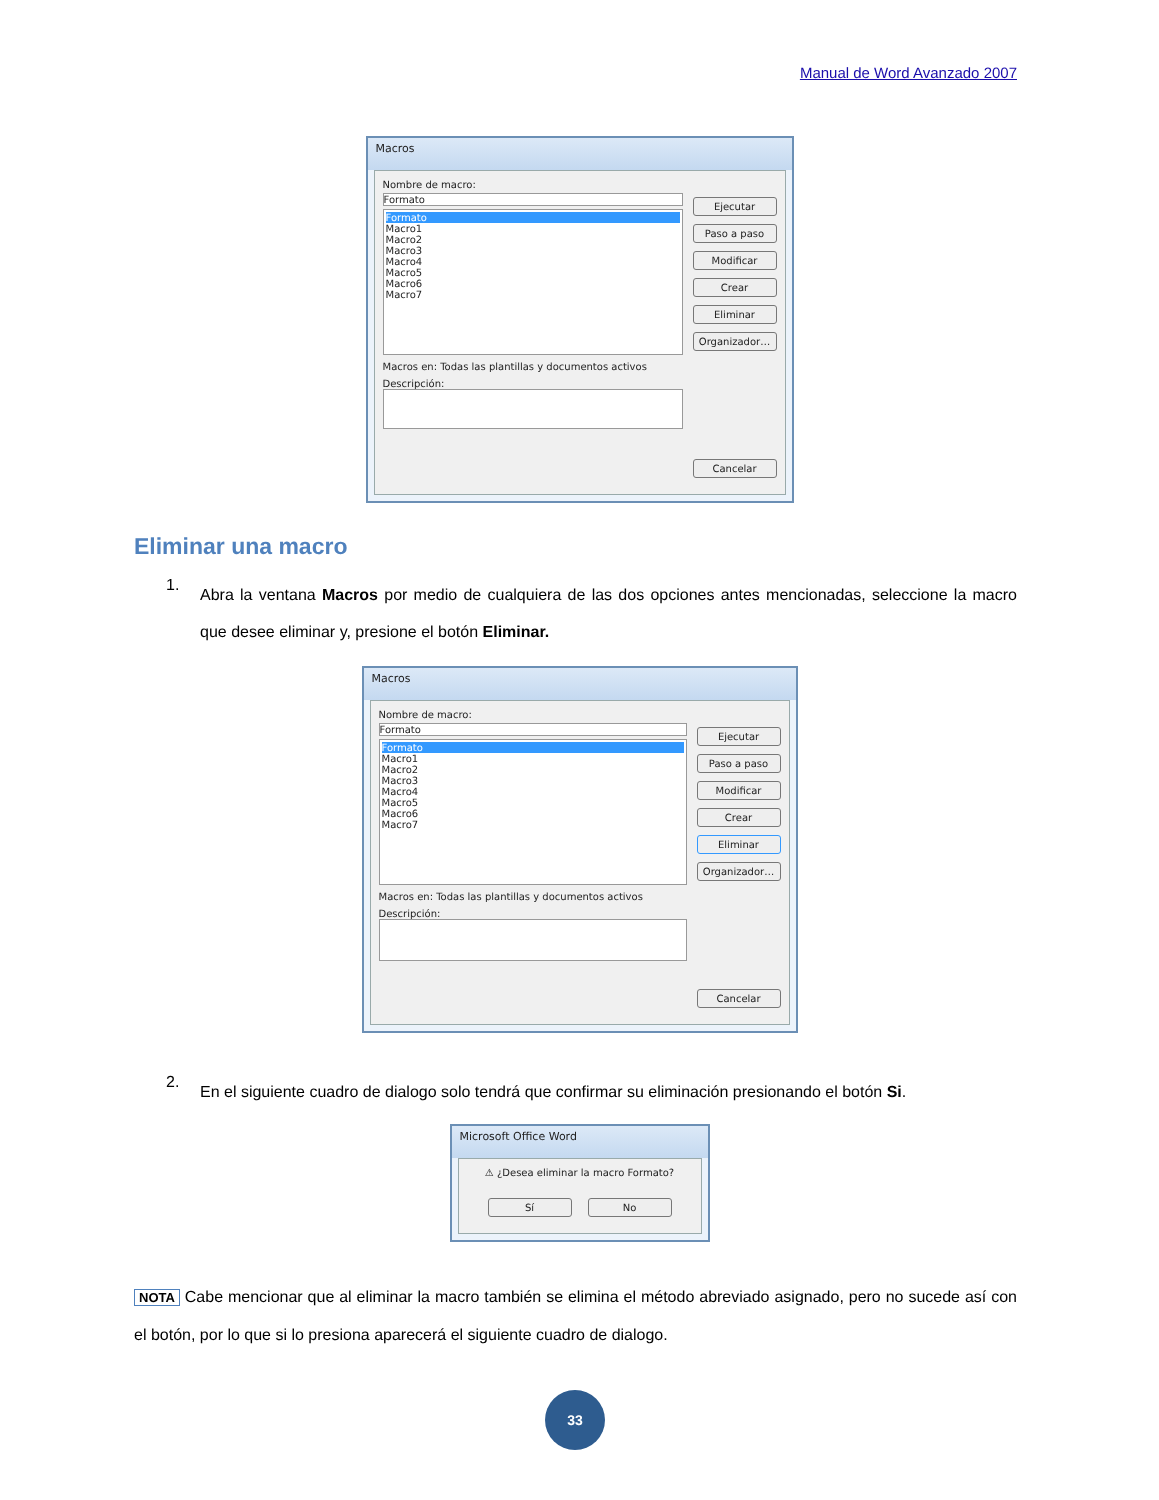Manual de Word Avanzado 2007
Macros
Nombre de macro:
Formato
Formato
Macro1
Macro2
Macro3
Macro4
Macro5
Macro6
Macro7
Macros en: Todas las plantillas y documentos activos
Descripción:
Ejecutar
Paso a paso
Modificar
Crear
Eliminar
Organizador…
Cancelar
Eliminar una macro
1.
Abra la ventana Macros por medio de cualquiera de las dos opciones antes mencionadas, seleccione la macro que desee eliminar y, presione el botón Eliminar.
Macros
Nombre de macro:
Formato
Formato
Macro1
Macro2
Macro3
Macro4
Macro5
Macro6
Macro7
Macros en: Todas las plantillas y documentos activos
Descripción:
Ejecutar
Paso a paso
Modificar
Crear
Eliminar
Organizador…
Cancelar
2.
En el siguiente cuadro de dialogo solo tendrá que confirmar su eliminación presionando el botón Si.
Microsoft Office Word
⚠ ¿Desea eliminar la macro Formato?
Sí No
NOTA Cabe mencionar que al eliminar la macro también se elimina el método abreviado asignado, pero no sucede así con el botón, por lo que si lo presiona aparecerá el siguiente cuadro de dialogo.
33